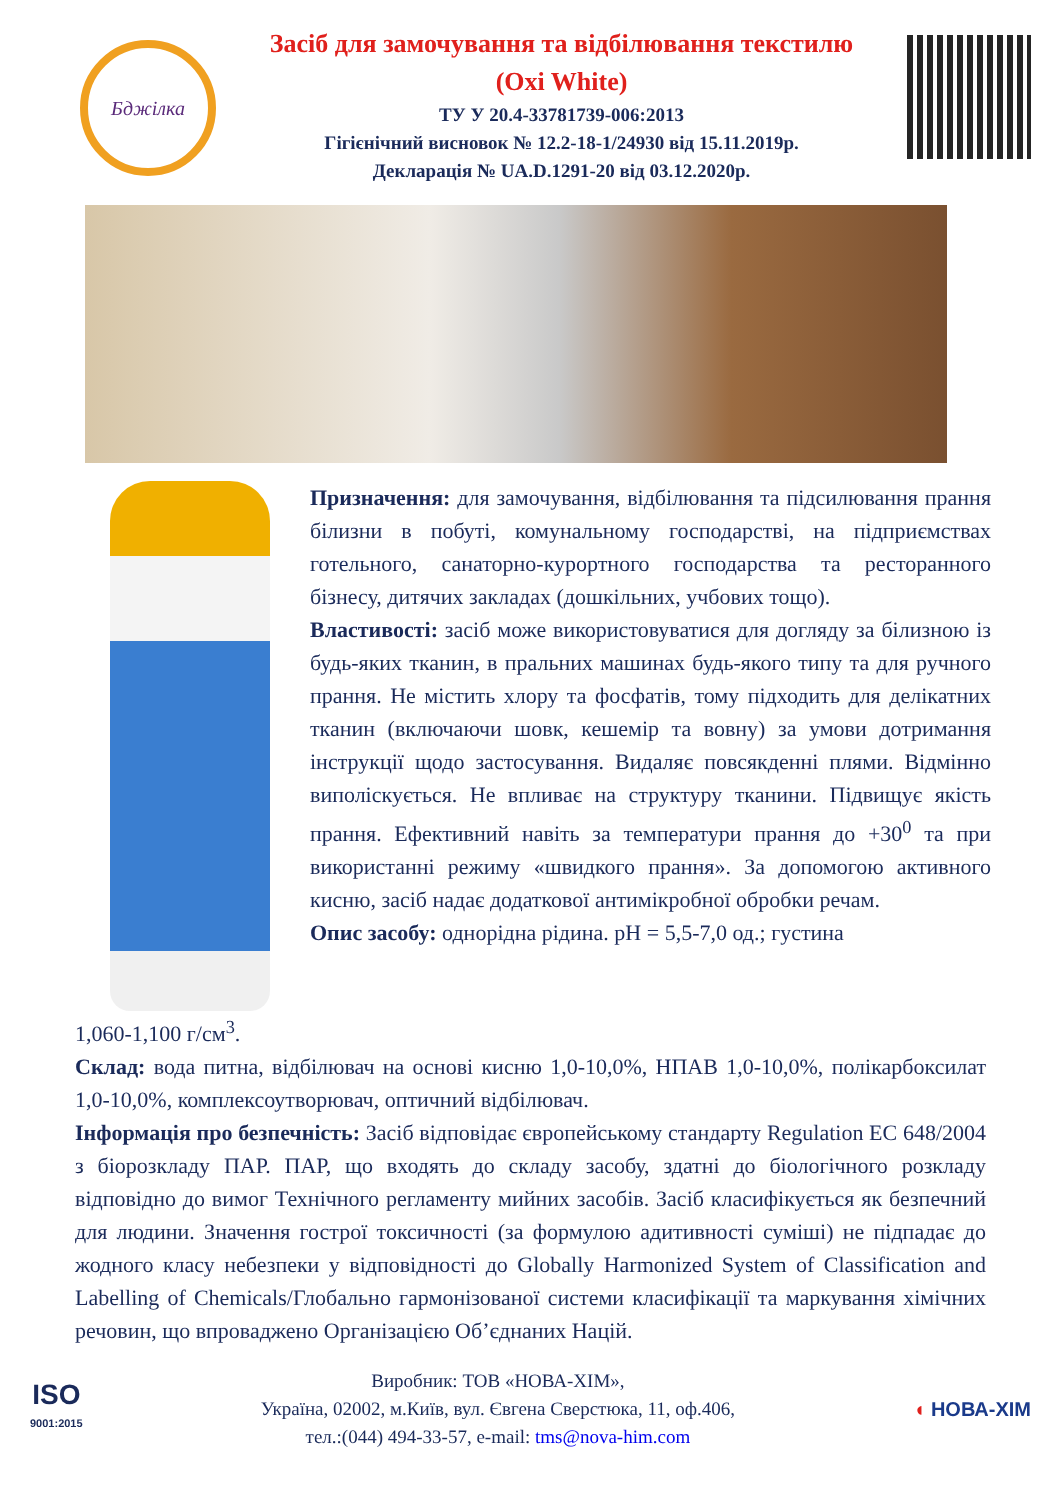Бджілка
Засіб для замочування та відбілювання текстилю
(Oxi White)
ТУ У 20.4-33781739-006:2013
Гігієнічний висновок № 12.2-18-1/24930 від 15.11.2019р.
Декларація № UA.D.1291-20 від 03.12.2020р.
Призначення: для замочування, відбілювання та підсилювання прання білизни в побуті, комунальному господарстві, на підприємствах готельного, санаторно-курортного господарства та ресторанного бізнесу, дитячих закладах (дошкільних, учбових тощо).
Властивості: засіб може використовуватися для догляду за білизною із будь-яких тканин, в пральних машинах будь-якого типу та для ручного прання. Не містить хлору та фосфатів, тому підходить для делікатних тканин (включаючи шовк, кешемір та вовну) за умови дотримання інструкції щодо застосування. Видаляє повсякденні плями. Відмінно виполіскується. Не впливає на структуру тканини. Підвищує якість прання. Ефективний навіть за температури прання до +30<sup>0</sup> та при використанні режиму «швидкого прання». За допомогою активного кисню, засіб надає додаткової антимікробної обробки речам.
Опис засобу: однорідна рідина. pH = 5,5-7,0 од.; густина
1,060-1,100 г/см<sup>3</sup>.
Склад: вода питна, відбілювач на основі кисню 1,0-10,0%, НПАВ 1,0-10,0%, полікарбоксилат 1,0-10,0%, комплексоутворювач, оптичний відбілювач.
Інформація про безпечність: Засіб відповідає європейському стандарту Regulation ЕС 648/2004 з біорозкладу ПАР. ПАР, що входять до складу засобу, здатні до біологічного розкладу відповідно до вимог Технічного регламенту мийних засобів. Засіб класифікується як безпечний для людини. Значення гострої токсичності (за формулою адитивності суміші) не підпадає до жодного класу небезпеки у відповідності до Globally Harmonized System of Classification and Labelling of Chemicals/Глобально гармонізованої системи класифікації та маркування хімічних речовин, що впроваджено Організацією Об’єднаних Націй.
ISO
9001:2015
Виробник: ТОВ «НОВА-ХІМ»,
Україна, 02002, м.Київ, вул. Євгена Сверстюка, 11, оф.406,
тел.:(044) 494-33-57, e-mail: tms@nova-him.com
◖ НОВА-ХІМ